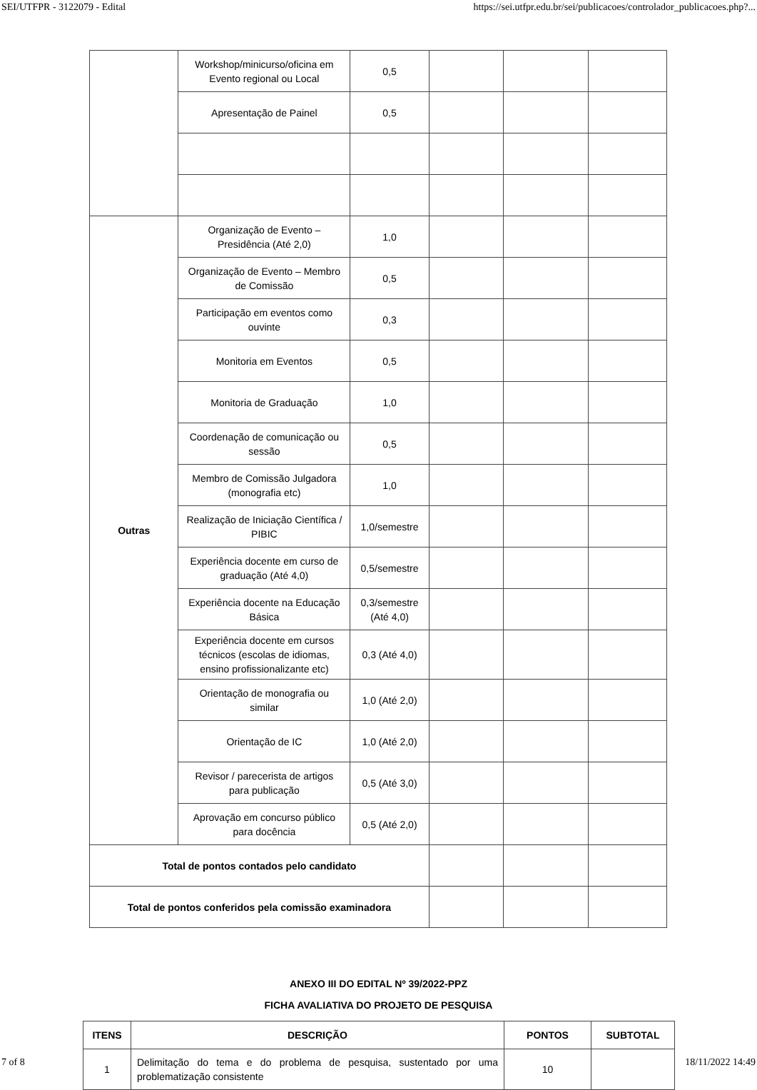SEI/UTFPR - 3122079 - Edital https://sei.utfpr.edu.br/sei/publicacoes/controlador_publicacoes.php?...
| | Workshop/minicurso/oficina em Evento regional ou Local | 0,5 | | | |
| | Apresentação de Painel | 0,5 | | | |
| Outras | Organização de Evento – Presidência (Até 2,0) | 1,0 | | | |
| | Organização de Evento – Membro de Comissão | 0,5 | | | |
| | Participação em eventos como ouvinte | 0,3 | | | |
| | Monitoria em Eventos | 0,5 | | | |
| | Monitoria de Graduação | 1,0 | | | |
| | Coordenação de comunicação ou sessão | 0,5 | | | |
| | Membro de Comissão Julgadora (monografia etc) | 1,0 | | | |
| | Realização de Iniciação Científica / PIBIC | 1,0/semestre | | | |
| | Experiência docente em curso de graduação (Até 4,0) | 0,5/semestre | | | |
| | Experiência docente na Educação Básica | 0,3/semestre (Até 4,0) | | | |
| | Experiência docente em cursos técnicos (escolas de idiomas, ensino profissionalizante etc) | 0,3 (Até 4,0) | | | |
| | Orientação de monografia ou similar | 1,0 (Até 2,0) | | | |
| | Orientação de IC | 1,0 (Até 2,0) | | | |
| | Revisor / parecerista de artigos para publicação | 0,5 (Até 3,0) | | | |
| | Aprovação em concurso público para docência | 0,5 (Até 2,0) | | | |
| Total de pontos contados pelo candidato | | | | | |
| Total de pontos conferidos pela comissão examinadora | | | | | |
ANEXO III DO EDITAL Nº 39/2022-PPZ
FICHA AVALIATIVA DO PROJETO DE PESQUISA
| ITENS | DESCRIÇÃO | PONTOS | SUBTOTAL |
| --- | --- | --- | --- |
| 1 | Delimitação do tema e do problema de pesquisa, sustentado por uma problematização consistente | 10 | |
7 of 8 18/11/2022 14:49